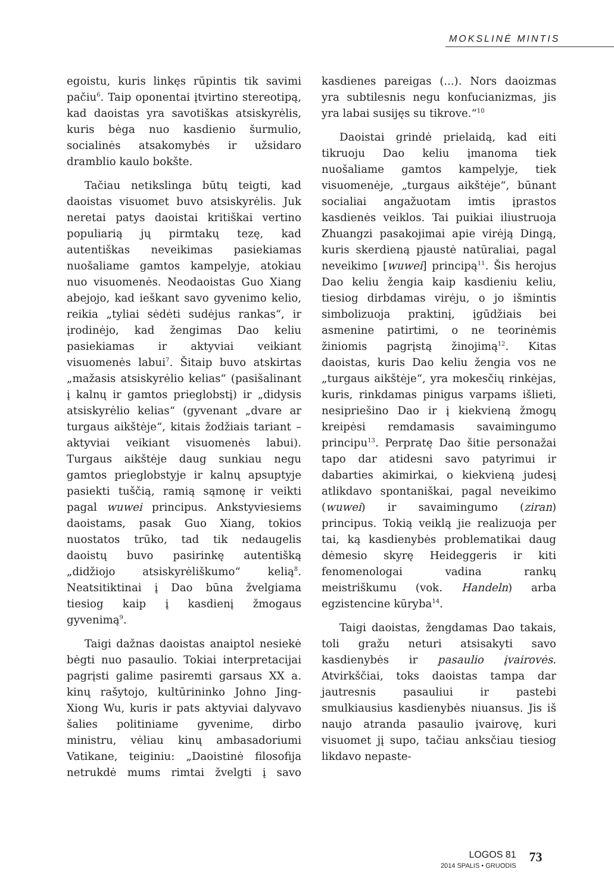MOKSLINĖ MINTIS
egoistu, kuris linkęs rūpintis tik savimi pačiu<sup>6</sup>. Taip oponentai įtvirtino stereotipą, kad daoistas yra savotiškas atsiskyrėlis, kuris bėga nuo kasdienio šurmulio, socialinės atsakomybės ir užsidaro dramblio kaulo bokšte.
Tačiau netikslinga būtų teigti, kad daoistas visuomet buvo atsiskyrėlis. Juk neretai patys daoistai kritiškai vertino populiarią jų pirmtakų tezę, kad autentiškas neveikimas pasiekiamas nuošaliame gamtos kampelyje, atokiau nuo visuomenės. Neodaoistas Guo Xiang abejojo, kad ieškant savo gyvenimo kelio, reikia „tyliai sėdėti sudėjus rankas“, ir įrodinėjo, kad žengimas Dao keliu pasiekiamas ir aktyviai veikiant visuomenės labui<sup>7</sup>. Šitaip buvo atskirtas „mažasis atsiskyrėlio kelias“ (pasišalinant į kalnų ir gamtos prieglobstį) ir „didysis atsiskyrėlio kelias“ (gyvenant „dvare ar turgaus aikštėje“, kitais žodžiais tariant – aktyviai veikiant visuomenės labui). Turgaus aikštėje daug sunkiau negu gamtos prieglobstyje ir kalnų apsuptyje pasiekti tuščią, ramią sąmonę ir veikti pagal wuwei principus. Ankstyviesiems daoistams, pasak Guo Xiang, tokios nuostatos trūko, tad tik nedaugelis daoistų buvo pasirinkę autentišką „didžiojo atsiskyrėliškumo“ kelią<sup>8</sup>. Neatsitiktinai į Dao būna žvelgiama tiesiog kaip į kasdienį žmogaus gyvenimą<sup>9</sup>.
Taigi dažnas daoistas anaiptol nesiekė bėgti nuo pasaulio. Tokiai interpretacijai pagrįsti galime pasiremti garsaus XX a. kinų rašytojo, kultūrininko Johno Jing-Xiong Wu, kuris ir pats aktyviai dalyvavo šalies politiniame gyvenime, dirbo ministru, vėliau kinų ambasadoriumi Vatikane, teiginiu: „Daoistinė filosofija netrukdė mums rimtai žvelgti į savo kasdienes pareigas (...). Nors daoizmas yra subtilesnis negu konfucianizmas, jis yra labai susijęs su tikrove.“<sup>10</sup>
Daoistai grindė prielaidą, kad eiti tikruoju Dao keliu įmanoma tiek nuošaliame gamtos kampelyje, tiek visuomenėje, „turgaus aikštėje“, būnant socialiai angažuotam imtis įprastos kasdienės veiklos. Tai puikiai iliustruoja Zhuangzi pasakojimai apie virėją Dingą, kuris skerdieną pjaustė natūraliai, pagal neveikimo [wuwei] principą<sup>11</sup>. Šis herojus Dao keliu žengia kaip kasdieniu keliu, tiesiog dirbdamas virėju, o jo išmintis simbolizuoja praktinį, įgūdžiais bei asmenine patirtimi, o ne teorinėmis žiniomis pagrįstą žinojimą<sup>12</sup>. Kitas daoistas, kuris Dao keliu žengia vos ne „turgaus aikštėje“, yra mokesčių rinkėjas, kuris, rinkdamas pinigus varpams išlieti, nesipriešino Dao ir į kiekvieną žmogų kreipėsi remdamasis savaimingumo principu<sup>13</sup>. Perpratę Dao šitie personažai tapo dar atidesni savo patyrimui ir dabarties akimirkai, o kiekvieną judesį atlikdavo spontaniškai, pagal neveikimo (wuwei) ir savaimingumo (ziran) principus. Tokią veiklą jie realizuoja per tai, ką kasdienybės problematikai daug dėmesio skyrę Heideggeris ir kiti fenomenologai vadina rankų meistriškumu (vok. Handeln) arba egzistencine kūryba<sup>14</sup>.
Taigi daoistas, žengdamas Dao takais, toli gražu neturi atsisakyti savo kasdienybės ir pasaulio įvairovės. Atvirkščiai, toks daoistas tampa dar jautresnis pasauliui ir pastebi smulkiausius kasdienybės niuansus. Jis iš naujo atranda pasaulio įvairovę, kuri visuomet jį supo, tačiau anksčiau tiesiog likdavo nepaste-
LOGOS 81
2014 SPALIS • GRUODIS
73